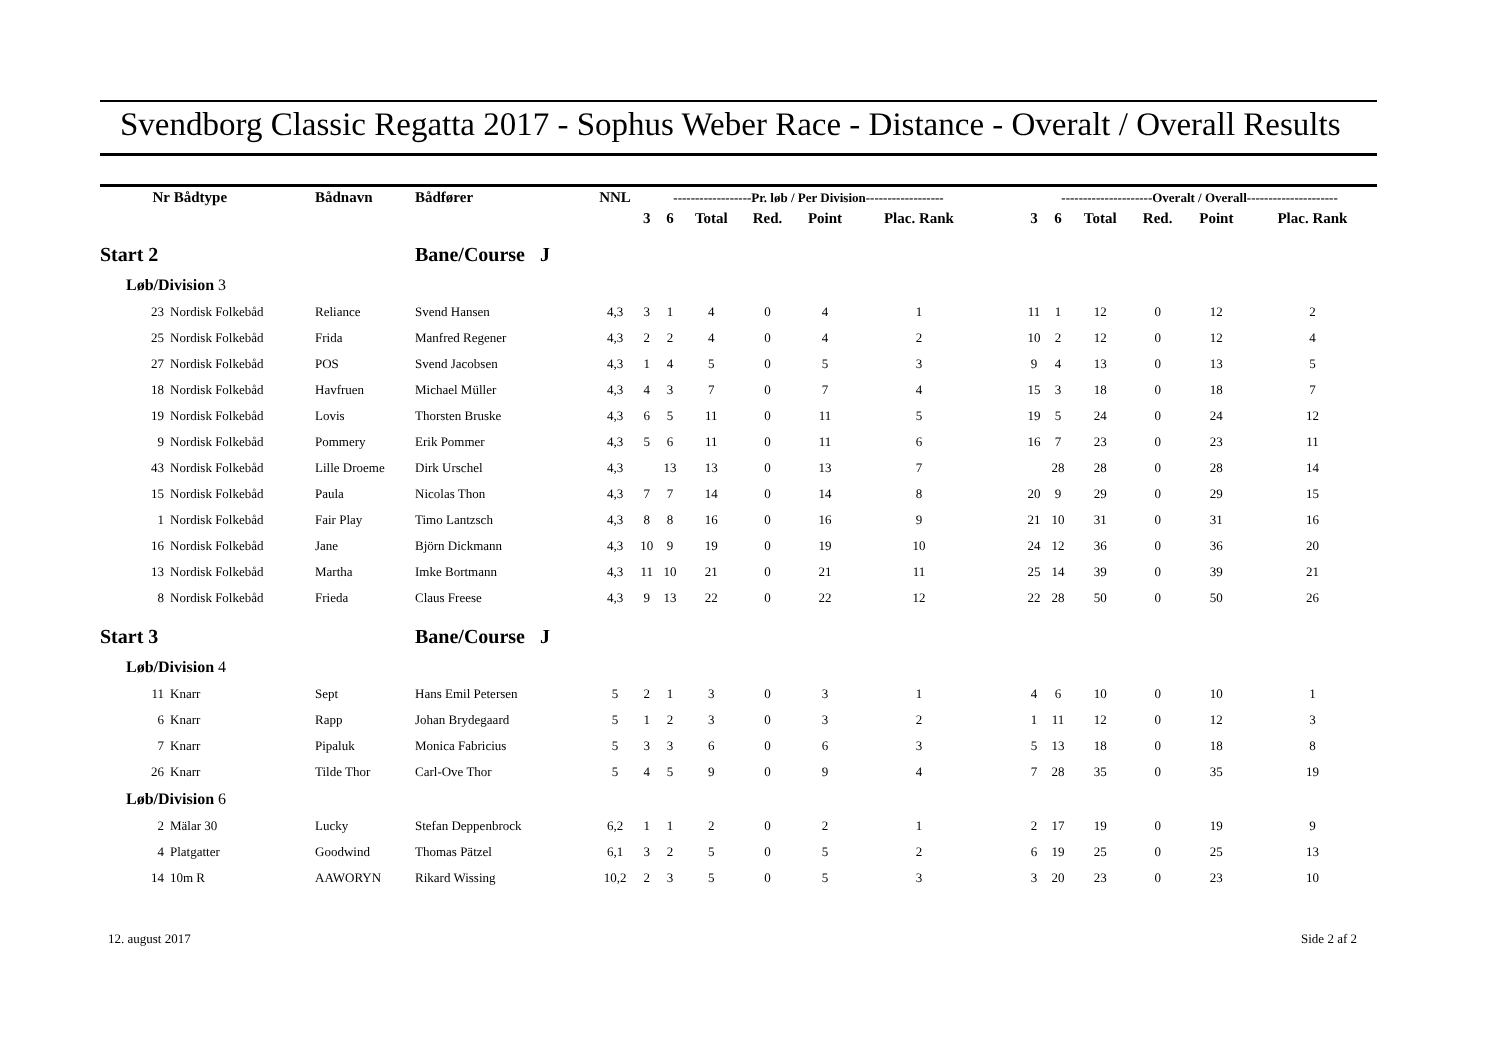Svendborg Classic Regatta 2017 - Sophus Weber Race - Distance - Overalt / Overall Results
| Nr | Bådtype | Bådnavn | Bådfører | NNL | ------------------Pr. løb / Per Division------------------ | | | | | | | ---------------------Overalt / Overall--------------------- | | | | | |
| --- | --- | --- | --- | --- | --- | --- | --- | --- | --- | --- | --- | --- | --- | --- | --- | --- | --- |
| | | | | | 3 | 6 | Total | Red. | Point | Plac. Rank | | 3 | 6 | Total | Red. | Point | Plac. Rank |
| Start 2 | | | Bane/Course J | | | | | | | | | | | | | | |
| Løb/Division 3 | | | | | | | | | | | | | | | | | |
| 23 | Nordisk Folkebåd | Reliance | Svend Hansen | 4,3 | 3 | 1 | 4 | 0 | 4 | 1 | | 11 | 1 | 12 | 0 | 12 | 2 |
| 25 | Nordisk Folkebåd | Frida | Manfred Regener | 4,3 | 2 | 2 | 4 | 0 | 4 | 2 | | 10 | 2 | 12 | 0 | 12 | 4 |
| 27 | Nordisk Folkebåd | POS | Svend Jacobsen | 4,3 | 1 | 4 | 5 | 0 | 5 | 3 | | 9 | 4 | 13 | 0 | 13 | 5 |
| 18 | Nordisk Folkebåd | Havfruen | Michael Müller | 4,3 | 4 | 3 | 7 | 0 | 7 | 4 | | 15 | 3 | 18 | 0 | 18 | 7 |
| 19 | Nordisk Folkebåd | Lovis | Thorsten Bruske | 4,3 | 6 | 5 | 11 | 0 | 11 | 5 | | 19 | 5 | 24 | 0 | 24 | 12 |
| 9 | Nordisk Folkebåd | Pommery | Erik Pommer | 4,3 | 5 | 6 | 11 | 0 | 11 | 6 | | 16 | 7 | 23 | 0 | 23 | 11 |
| 43 | Nordisk Folkebåd | Lille Droeme | Dirk Urschel | 4,3 | | 13 | 13 | 0 | 13 | 7 | | | 28 | 28 | 0 | 28 | 14 |
| 15 | Nordisk Folkebåd | Paula | Nicolas Thon | 4,3 | 7 | 7 | 14 | 0 | 14 | 8 | | 20 | 9 | 29 | 0 | 29 | 15 |
| 1 | Nordisk Folkebåd | Fair Play | Timo Lantzsch | 4,3 | 8 | 8 | 16 | 0 | 16 | 9 | | 21 | 10 | 31 | 0 | 31 | 16 |
| 16 | Nordisk Folkebåd | Jane | Björn Dickmann | 4,3 | 10 | 9 | 19 | 0 | 19 | 10 | | 24 | 12 | 36 | 0 | 36 | 20 |
| 13 | Nordisk Folkebåd | Martha | Imke Bortmann | 4,3 | 11 | 10 | 21 | 0 | 21 | 11 | | 25 | 14 | 39 | 0 | 39 | 21 |
| 8 | Nordisk Folkebåd | Frieda | Claus Freese | 4,3 | 9 | 13 | 22 | 0 | 22 | 12 | | 22 | 28 | 50 | 0 | 50 | 26 |
| Start 3 | | | Bane/Course J | | | | | | | | | | | | | | |
| Løb/Division 4 | | | | | | | | | | | | | | | | | |
| 11 | Knarr | Sept | Hans Emil Petersen | 5 | 2 | 1 | 3 | 0 | 3 | 1 | | 4 | 6 | 10 | 0 | 10 | 1 |
| 6 | Knarr | Rapp | Johan Brydegaard | 5 | 1 | 2 | 3 | 0 | 3 | 2 | | 1 | 11 | 12 | 0 | 12 | 3 |
| 7 | Knarr | Pipaluk | Monica Fabricius | 5 | 3 | 3 | 6 | 0 | 6 | 3 | | 5 | 13 | 18 | 0 | 18 | 8 |
| 26 | Knarr | Tilde Thor | Carl-Ove Thor | 5 | 4 | 5 | 9 | 0 | 9 | 4 | | 7 | 28 | 35 | 0 | 35 | 19 |
| Løb/Division 6 | | | | | | | | | | | | | | | | | |
| 2 | Mälar 30 | Lucky | Stefan Deppenbrock | 6,2 | 1 | 1 | 2 | 0 | 2 | 1 | | 2 | 17 | 19 | 0 | 19 | 9 |
| 4 | Platgatter | Goodwind | Thomas Pätzel | 6,1 | 3 | 2 | 5 | 0 | 5 | 2 | | 6 | 19 | 25 | 0 | 25 | 13 |
| 14 | 10m R | AAWORYN | Rikard Wissing | 10,2 | 2 | 3 | 5 | 0 | 5 | 3 | | 3 | 20 | 23 | 0 | 23 | 10 |
12. august 2017 Side 2 af 2